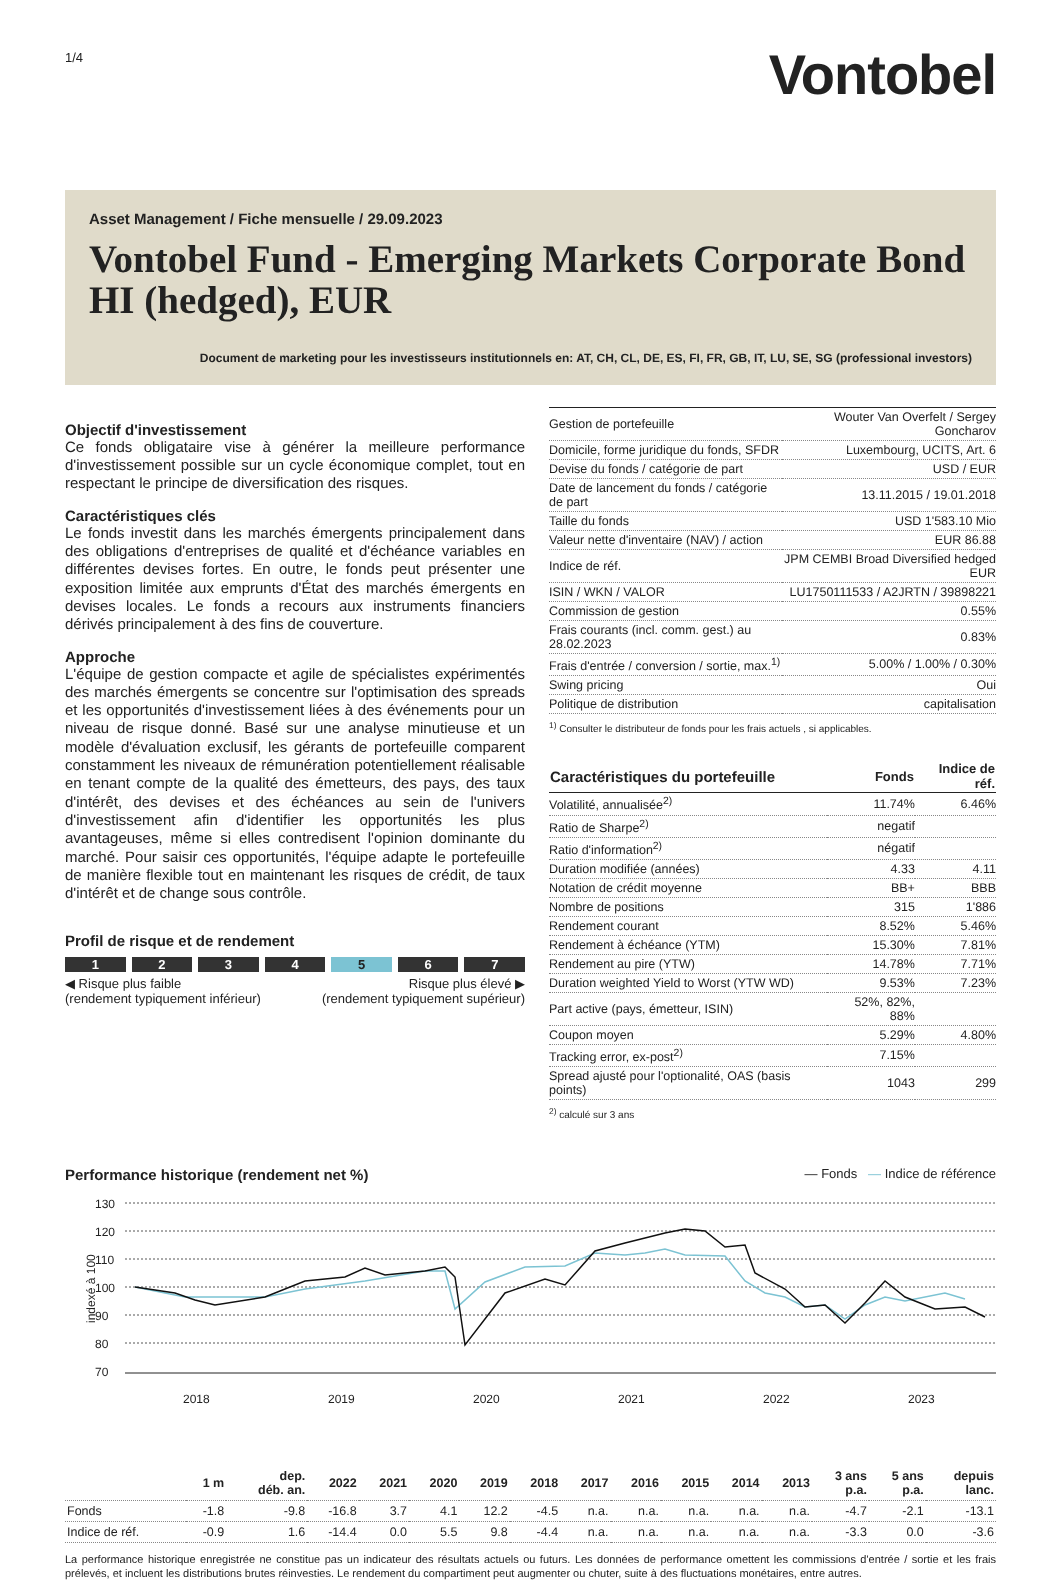1/4
Vontobel
Asset Management / Fiche mensuelle / 29.09.2023
Vontobel Fund - Emerging Markets Corporate Bond HI (hedged), EUR
Document de marketing pour les investisseurs institutionnels en: AT, CH, CL, DE, ES, FI, FR, GB, IT, LU, SE, SG (professional investors)
Objectif d'investissement
Ce fonds obligataire vise à générer la meilleure performance d'investissement possible sur un cycle économique complet, tout en respectant le principe de diversification des risques.
Caractéristiques clés
Le fonds investit dans les marchés émergents principalement dans des obligations d'entreprises de qualité et d'échéance variables en différentes devises fortes. En outre, le fonds peut présenter une exposition limitée aux emprunts d'État des marchés émergents en devises locales. Le fonds a recours aux instruments financiers dérivés principalement à des fins de couverture.
Approche
L'équipe de gestion compacte et agile de spécialistes expérimentés des marchés émergents se concentre sur l'optimisation des spreads et les opportunités d'investissement liées à des événements pour un niveau de risque donné. Basé sur une analyse minutieuse et un modèle d'évaluation exclusif, les gérants de portefeuille comparent constamment les niveaux de rémunération potentiellement réalisable en tenant compte de la qualité des émetteurs, des pays, des taux d'intérêt, des devises et des échéances au sein de l'univers d'investissement afin d'identifier les opportunités les plus avantageuses, même si elles contredisent l'opinion dominante du marché. Pour saisir ces opportunités, l'équipe adapte le portefeuille de manière flexible tout en maintenant les risques de crédit, de taux d'intérêt et de change sous contrôle.
Profil de risque et de rendement
1 2 3 4 5 6 7
◀ Risque plus faible
(rendement typiquement inférieur) Risque plus élevé ▶
(rendement typiquement supérieur)
| Gestion de portefeuille | Wouter Van Overfelt / Sergey Goncharov |
| Domicile, forme juridique du fonds, SFDR | Luxembourg, UCITS, Art. 6 |
| Devise du fonds / catégorie de part | USD / EUR |
| Date de lancement du fonds / catégorie de part | 13.11.2015 / 19.01.2018 |
| Taille du fonds | USD 1'583.10 Mio |
| Valeur nette d'inventaire (NAV) / action | EUR 86.88 |
| Indice de réf. | JPM CEMBI Broad Diversified hedged EUR |
| ISIN / WKN / VALOR | LU1750111533 / A2JRTN / 39898221 |
| Commission de gestion | 0.55% |
| Frais courants (incl. comm. gest.) au 28.02.2023 | 0.83% |
| Frais d'entrée / conversion / sortie, max.<sup>1)</sup> | 5.00% / 1.00% / 0.30% |
| Swing pricing | Oui |
| Politique de distribution | capitalisation |
<sup>1)</sup> Consulter le distributeur de fonds pour les frais actuels , si applicables.
| Caractéristiques du portefeuille | Fonds | Indice de réf. |
| --- | --- | --- |
| Volatilité, annualisée<sup>2)</sup> | 11.74% | 6.46% |
| Ratio de Sharpe<sup>2)</sup> | negatif | |
| Ratio d'information<sup>2)</sup> | négatif | |
| Duration modifiée (années) | 4.33 | 4.11 |
| Notation de crédit moyenne | BB+ | BBB |
| Nombre de positions | 315 | 1'886 |
| Rendement courant | 8.52% | 5.46% |
| Rendement à échéance (YTM) | 15.30% | 7.81% |
| Rendement au pire (YTW) | 14.78% | 7.71% |
| Duration weighted Yield to Worst (YTW WD) | 9.53% | 7.23% |
| Part active (pays, émetteur, ISIN) | 52%, 82%, 88% | |
| Coupon moyen | 5.29% | 4.80% |
| Tracking error, ex-post<sup>2)</sup> | 7.15% | |
| Spread ajusté pour l'optionalité, OAS (basis points) | 1043 | 299 |
<sup>2)</sup> calculé sur 3 ans
Performance historique (rendement net %)
— Fonds — Indice de référence
130
120
110
100
90
80
70
indexé à 100
2018
2019
2020
2021
2022
2023
| | 1 m | dep. déb. an. | 2022 | 2021 | 2020 | 2019 | 2018 | 2017 | 2016 | 2015 | 2014 | 2013 | 3 ans p.a. | 5 ans p.a. | depuis lanc. |
| --- | --- | --- | --- | --- | --- | --- | --- | --- | --- | --- | --- | --- | --- | --- | --- |
| Fonds | -1.8 | -9.8 | -16.8 | 3.7 | 4.1 | 12.2 | -4.5 | n.a. | n.a. | n.a. | n.a. | n.a. | -4.7 | -2.1 | -13.1 |
| Indice de réf. | -0.9 | 1.6 | -14.4 | 0.0 | 5.5 | 9.8 | -4.4 | n.a. | n.a. | n.a. | n.a. | n.a. | -3.3 | 0.0 | -3.6 |
La performance historique enregistrée ne constitue pas un indicateur des résultats actuels ou futurs. Les données de performance omettent les commissions d'entrée / sortie et les frais prélevés, et incluent les distributions brutes réinvesties. Le rendement du compartiment peut augmenter ou chuter, suite à des fluctuations monétaires, entre autres.